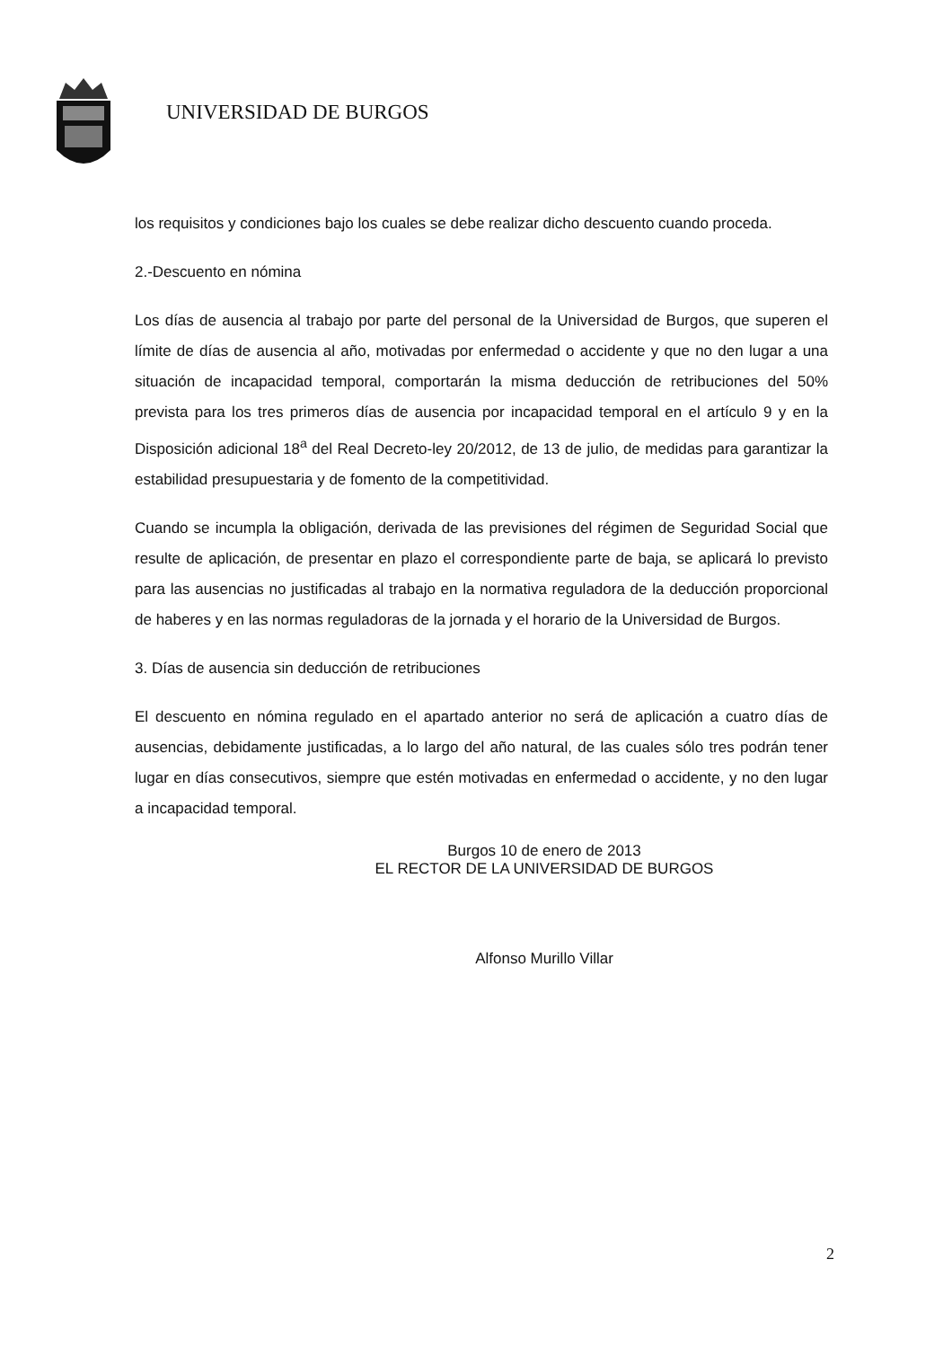UNIVERSIDAD DE BURGOS
los requisitos y condiciones bajo los cuales se debe realizar dicho descuento cuando proceda.
2.-Descuento en nómina
Los días de ausencia al trabajo por parte del personal de la Universidad de Burgos, que superen el límite de días de ausencia al año, motivadas por enfermedad o accidente y que no den lugar a una situación de incapacidad temporal, comportarán la misma deducción de retribuciones del 50% prevista para los tres primeros días de ausencia por incapacidad temporal en el artículo 9 y en la Disposición adicional 18<sup>a</sup> del Real Decreto-ley 20/2012, de 13 de julio, de medidas para garantizar la estabilidad presupuestaria y de fomento de la competitividad.
Cuando se incumpla la obligación, derivada de las previsiones del régimen de Seguridad Social que resulte de aplicación, de presentar en plazo el correspondiente parte de baja, se aplicará lo previsto para las ausencias no justificadas al trabajo en la normativa reguladora de la deducción proporcional de haberes y en las normas reguladoras de la jornada y el horario de la Universidad de Burgos.
3. Días de ausencia sin deducción de retribuciones
El descuento en nómina regulado en el apartado anterior no será de aplicación a cuatro días de ausencias, debidamente justificadas, a lo largo del año natural, de las cuales sólo tres podrán tener lugar en días consecutivos, siempre que estén motivadas en enfermedad o accidente, y no den lugar a incapacidad temporal.
Burgos 10 de enero de 2013
EL RECTOR DE LA UNIVERSIDAD DE BURGOS
Alfonso Murillo Villar
2